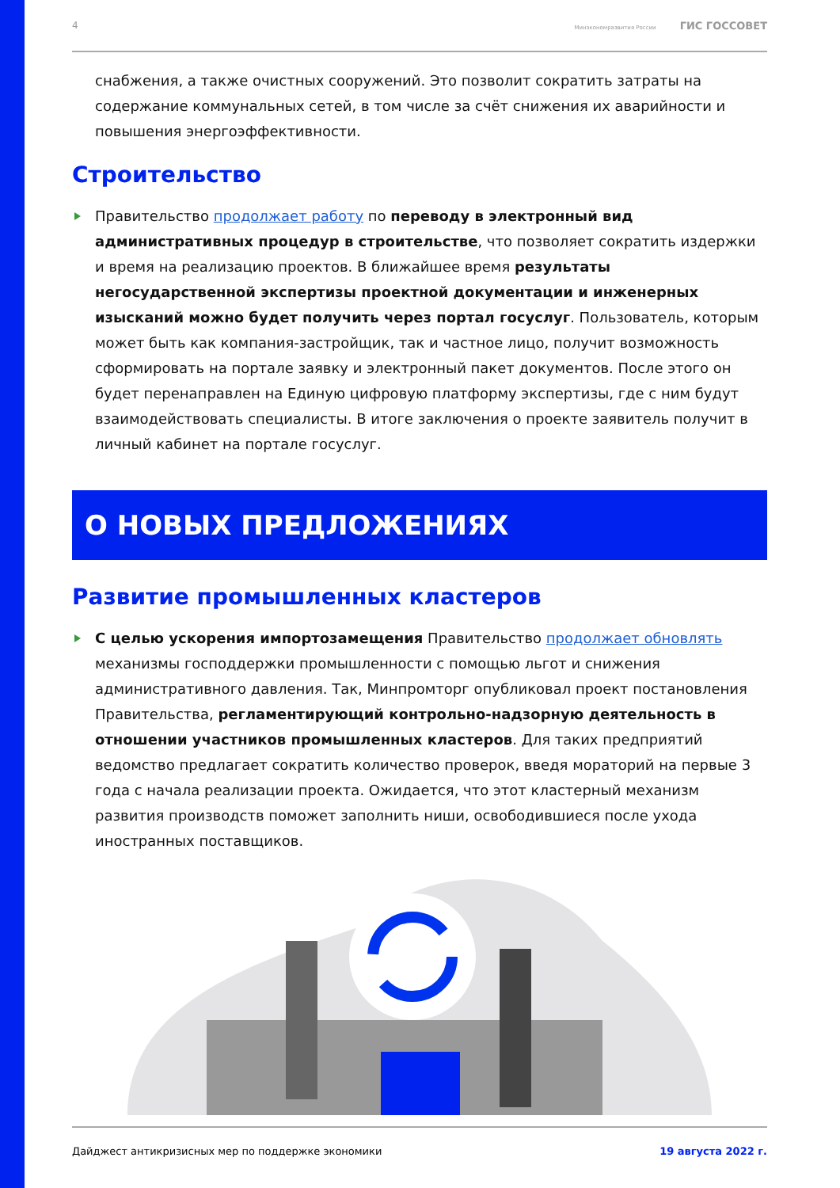4 Минэкономразвития России ГИС ГОССОВЕТ
снабжения, а также очистных сооружений. Это позволит сократить затраты на содержание коммунальных сетей, в том числе за счёт снижения их аварийности и повышения энергоэффективности.
Строительство
Правительство продолжает работу по переводу в электронный вид административных процедур в строительстве, что позволяет сократить издержки и время на реализацию проектов. В ближайшее время результаты негосударственной экспертизы проектной документации и инженерных изысканий можно будет получить через портал госуслуг. Пользователь, которым может быть как компания-застройщик, так и частное лицо, получит возможность сформировать на портале заявку и электронный пакет документов. После этого он будет перенаправлен на Единую цифровую платформу экспертизы, где с ним будут взаимодействовать специалисты. В итоге заключения о проекте заявитель получит в личный кабинет на портале госуслуг.
О НОВЫХ ПРЕДЛОЖЕНИЯХ
Развитие промышленных кластеров
С целью ускорения импортозамещения Правительство продолжает обновлять механизмы господдержки промышленности с помощью льгот и снижения административного давления. Так, Минпромторг опубликовал проект постановления Правительства, регламентирующий контрольно-надзорную деятельность в отношении участников промышленных кластеров. Для таких предприятий ведомство предлагает сократить количество проверок, введя мораторий на первые 3 года с начала реализации проекта. Ожидается, что этот кластерный механизм развития производств поможет заполнить ниши, освободившиеся после ухода иностранных поставщиков.
Дайджест антикризисных мер по поддержке экономики 19 августа 2022 г.